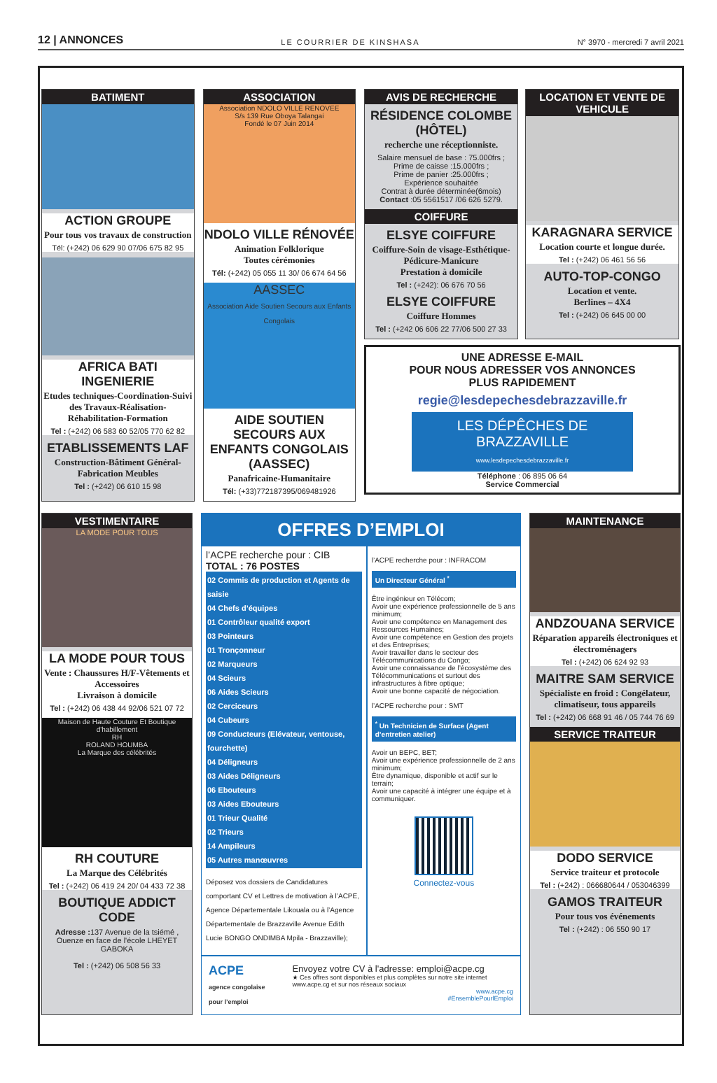12 | ANNONCES LE COURRIER DE KINSHASA N° 3970 - mercredi 7 avril 2021
BATIMENT
ACTION GROUPE
Pour tous vos travaux de construction
Tél: (+242) 06 629 90 07/06 675 82 95
AFRICA BATI INGENIERIE
Etudes techniques-Coordination-Suivi des Travaux-Réalisation-Réhabilitation-Formation
Tel : (+242) 06 583 60 52/05 770 62 82
ETABLISSEMENTS LAF
Construction-Bâtiment Général-Fabrication Meubles
Tel : (+242) 06 610 15 98
ASSOCIATION
Association NDOLO VILLE RENOVEE
S/s 139 Rue Oboya Talangai
Fondé le 07 Juin 2014
NDOLO VILLE RÉNOVÉE
Animation Folklorique
Toutes cérémonies
Tél: (+242) 05 055 11 30/ 06 674 64 56
AASSEC
Association Aide Soutien Secours aux Enfants Congolais
AIDE SOUTIEN SECOURS AUX ENFANTS CONGOLAIS (AASSEC)
Panafricaine-Humanitaire
Tél: (+33)772187395/069481926
AVIS DE RECHERCHE
RÉSIDENCE COLOMBE
(HÔTEL)
recherche une réceptionniste.
Salaire mensuel de base : 75.000frs ;
Prime de caisse :15.000frs ;
Prime de panier :25.000frs ;
Expérience souhaitée
Contrat à durée déterminée(6mois)
Contact :05 5561517 /06 626 5279.
COIFFURE
ELSYE COIFFURE
Coiffure-Soin de visage-Esthétique-Pédicure-Manicure
Prestation à domicile
Tel : (+242): 06 676 70 56
ELSYE COIFFURE
Coiffure Hommes
Tel : (+242 06 606 22 77/06 500 27 33
LOCATION ET VENTE DE VEHICULE
KARAGNARA SERVICE
Location courte et longue durée.
Tel : (+242) 06 461 56 56
AUTO-TOP-CONGO
Location et vente.
Berlines – 4X4
Tel : (+242) 06 645 00 00
UNE ADRESSE E-MAIL
POUR NOUS ADRESSER VOS ANNONCES
PLUS RAPIDEMENT
regie@lesdepechesdebrazzaville.fr
LES DÉPÊCHES DE BRAZZAVILLE
www.lesdepechesdebrazzaville.fr
Téléphone : 06 895 06 64
Service Commercial
VESTIMENTAIRE
LA MODE POUR TOUS
LA MODE POUR TOUS
Vente : Chaussures H/F-Vêtements et Accessoires
Livraison à domicile
Tel : (+242) 06 438 44 92/06 521 07 72
Maison de Haute Couture Et Boutique d'habillement
RH
ROLAND HOUMBA
La Marque des célébrités
RH COUTURE
La Marque des Célébrités
Tel : (+242) 06 419 24 20/ 04 433 72 38
BOUTIQUE ADDICT CODE
Adresse : 137 Avenue de la tsiémé , Ouenze en face de l'école LHEYET GABOKA
Tel : (+242) 06 508 56 33
OFFRES D’EMPLOI
l’ACPE recherche pour : CIB
TOTAL : 76 POSTES
02 Commis de production et Agents de saisie
04 Chefs d’équipes
01 Contrôleur qualité export
03 Pointeurs
01 Tronçonneur
02 Marqueurs
04 Scieurs
06 Aides Scieurs
02 Cerciceurs
04 Cubeurs
09 Conducteurs (Elévateur, ventouse, fourchette)
04 Déligneurs
03 Aides Déligneurs
06 Ebouteurs
03 Aides Ebouteurs
01 Trieur Qualité
02 Trieurs
14 Ampileurs
05 Autres manœuvres
Déposez vos dossiers de Candidatures comportant CV et Lettres de motivation à l’ACPE, Agence Départementale Likouala ou à l’Agence Départementale de Brazzaville Avenue Edith Lucie BONGO ONDIMBA Mpila - Brazzaville);
l’ACPE recherche pour : INFRACOM
Un Directeur Général <sup>*</sup>
Être ingénieur en Télécom;
Avoir une expérience professionnelle de 5 ans minimum;
Avoir une compétence en Management des Ressources Humaines;
Avoir une compétence en Gestion des projets et des Entreprises;
Avoir travailler dans le secteur des Télécommunications du Congo;
Avoir une connaissance de l’écosystème des Télécommunications et surtout des infrastructures à fibre optique;
Avoir une bonne capacité de négociation.
l’ACPE recherche pour : SMT
<sup>*</sup> Un Technicien de Surface (Agent d’entretien atelier)
Avoir un BEPC, BET;
Avoir une expérience professionnelle de 2 ans minimum;
Être dynamique, disponible et actif sur le terrain;
Avoir une capacité à intégrer une équipe et à communiquer.
Connectez-vous
ACPE
agence congolaise pour l’emploi
Envoyez votre CV à l'adresse: emploi@acpe.cg
★ Ces offres sont disponibles et plus complètes sur notre site internet www.acpe.cg et sur nos réseaux sociaux
www.acpe.cg
#EnsemblePourlEmploi
MAINTENANCE
ANDZOUANA SERVICE
Réparation appareils électroniques et électroménagers
Tel : (+242) 06 624 92 93
MAITRE SAM SERVICE
Spécialiste en froid : Congélateur, climatiseur, tous appareils
Tel : (+242) 06 668 91 46 / 05 744 76 69
SERVICE TRAITEUR
DODO SERVICE
Service traiteur et protocole
Tel : (+242) : 066680644 / 053046399
GAMOS TRAITEUR
Pour tous vos événements
Tel : (+242) : 06 550 90 17